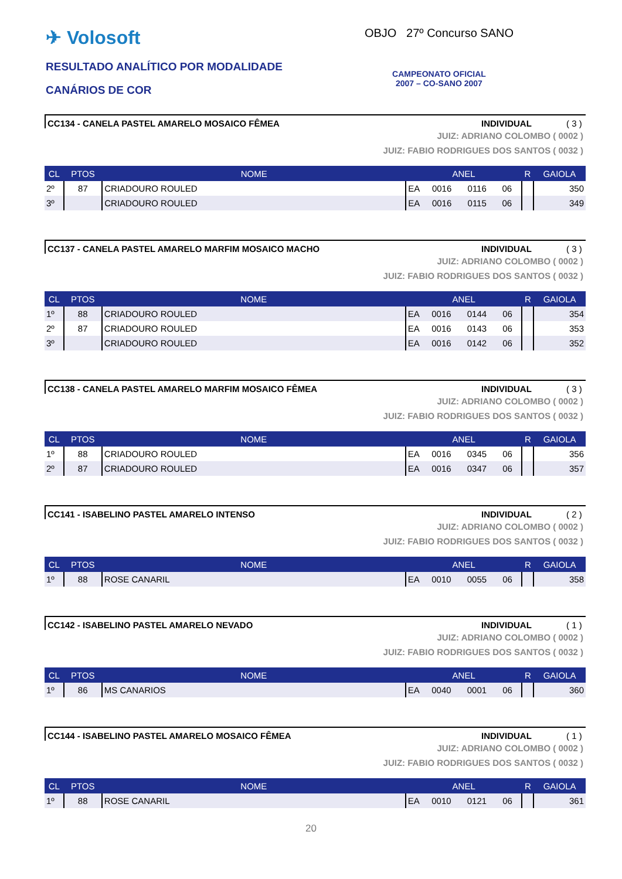✈ Volosoft
RESULTADO ANALÍTICO POR MODALIDADE
CANÁRIOS DE COR
OBJO 27º Concurso SANO
CAMPEONATO OFICIAL
2007 – CO-SANO 2007
CC134 - CANELA PASTEL AMARELO MOSAICO FÊMEA INDIVIDUAL ( 3 )
JUIZ: ADRIANO COLOMBO ( 0002 )
JUIZ: FABIO RODRIGUES DOS SANTOS ( 0032 )
| CL | PTOS | NOME | ANEL | | | | R | GAIOLA |
| --- | --- | --- | --- | --- | --- | --- | --- | --- |
| 2º | 87 | CRIADOURO ROULED | EA | 0016 | 0116 | 06 | | 350 |
| 3º | | CRIADOURO ROULED | EA | 0016 | 0115 | 06 | | 349 |
CC137 - CANELA PASTEL AMARELO MARFIM MOSAICO MACHO INDIVIDUAL ( 3 )
JUIZ: ADRIANO COLOMBO ( 0002 )
JUIZ: FABIO RODRIGUES DOS SANTOS ( 0032 )
| CL | PTOS | NOME | ANEL | | | | R | GAIOLA |
| --- | --- | --- | --- | --- | --- | --- | --- | --- |
| 1º | 88 | CRIADOURO ROULED | EA | 0016 | 0144 | 06 | | 354 |
| 2º | 87 | CRIADOURO ROULED | EA | 0016 | 0143 | 06 | | 353 |
| 3º | | CRIADOURO ROULED | EA | 0016 | 0142 | 06 | | 352 |
CC138 - CANELA PASTEL AMARELO MARFIM MOSAICO FÊMEA INDIVIDUAL ( 3 )
JUIZ: ADRIANO COLOMBO ( 0002 )
JUIZ: FABIO RODRIGUES DOS SANTOS ( 0032 )
| CL | PTOS | NOME | ANEL | | | | R | GAIOLA |
| --- | --- | --- | --- | --- | --- | --- | --- | --- |
| 1º | 88 | CRIADOURO ROULED | EA | 0016 | 0345 | 06 | | 356 |
| 2º | 87 | CRIADOURO ROULED | EA | 0016 | 0347 | 06 | | 357 |
CC141 - ISABELINO PASTEL AMARELO INTENSO INDIVIDUAL ( 2 )
JUIZ: ADRIANO COLOMBO ( 0002 )
JUIZ: FABIO RODRIGUES DOS SANTOS ( 0032 )
| CL | PTOS | NOME | ANEL | | | | R | GAIOLA |
| --- | --- | --- | --- | --- | --- | --- | --- | --- |
| 1º | 88 | ROSE CANARIL | EA | 0010 | 0055 | 06 | | 358 |
CC142 - ISABELINO PASTEL AMARELO NEVADO INDIVIDUAL ( 1 )
JUIZ: ADRIANO COLOMBO ( 0002 )
JUIZ: FABIO RODRIGUES DOS SANTOS ( 0032 )
| CL | PTOS | NOME | ANEL | | | | R | GAIOLA |
| --- | --- | --- | --- | --- | --- | --- | --- | --- |
| 1º | 86 | MS CANARIOS | EA | 0040 | 0001 | 06 | | 360 |
CC144 - ISABELINO PASTEL AMARELO MOSAICO FÊMEA INDIVIDUAL ( 1 )
JUIZ: ADRIANO COLOMBO ( 0002 )
JUIZ: FABIO RODRIGUES DOS SANTOS ( 0032 )
| CL | PTOS | NOME | ANEL | | | | R | GAIOLA |
| --- | --- | --- | --- | --- | --- | --- | --- | --- |
| 1º | 88 | ROSE CANARIL | EA | 0010 | 0121 | 06 | | 361 |
20